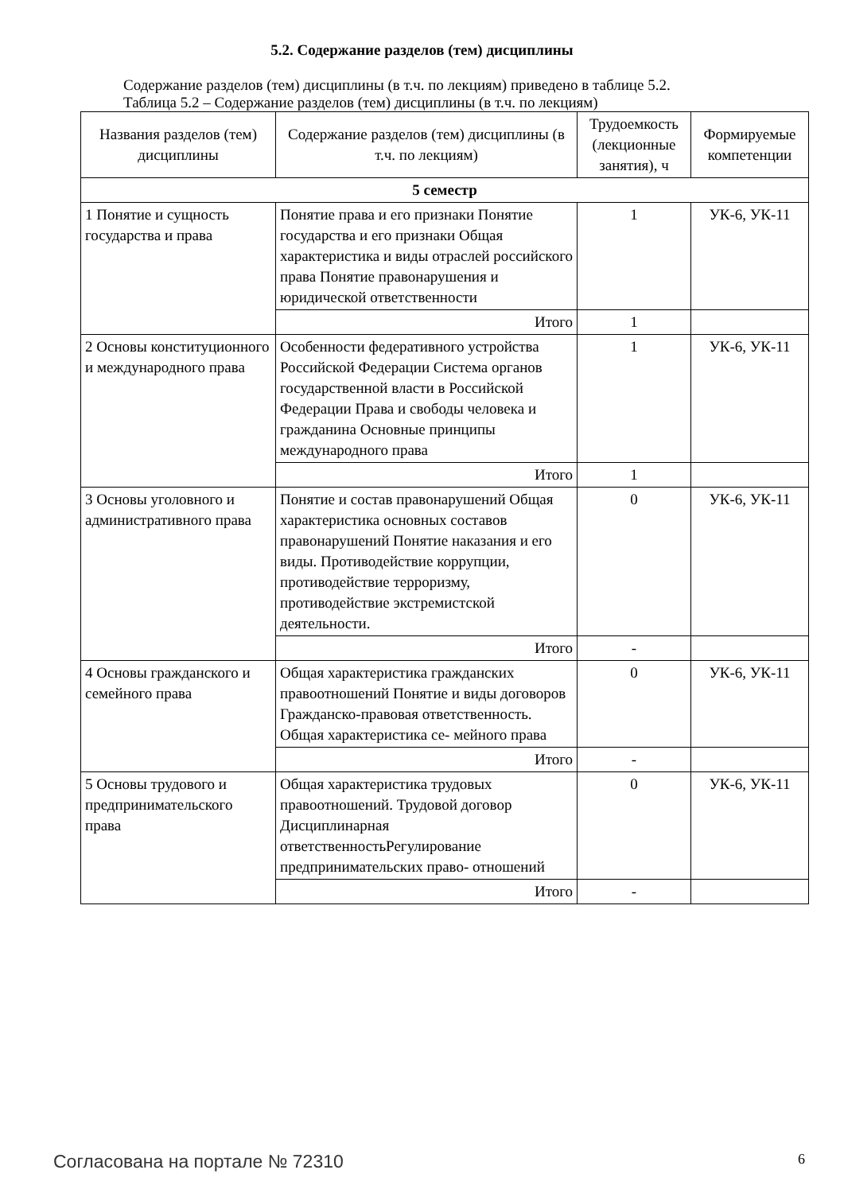5.2. Содержание разделов (тем) дисциплины
Содержание разделов (тем) дисциплины (в т.ч. по лекциям) приведено в таблице 5.2.
Таблица 5.2 – Содержание разделов (тем) дисциплины (в т.ч. по лекциям)
| Названия разделов (тем) дисциплины | Содержание разделов (тем) дисциплины (в т.ч. по лекциям) | Трудоемкость (лекционные занятия), ч | Формируемые компетенции |
| --- | --- | --- | --- |
| 5 семестр | | | |
| 1 Понятие и сущность государства и права | Понятие права и его признаки Понятие государства и его признаки Общая характеристика и виды отраслей российского права Понятие правонарушения и юридической ответственности | 1 | УК-6, УК-11 |
| | Итого | 1 | |
| 2 Основы конституционного и международного права | Особенности федеративного устройства Российской Федерации Система органов государственной власти в Российской Федерации Права и свободы человека и гражданина Основные принципы международного права | 1 | УК-6, УК-11 |
| | Итого | 1 | |
| 3 Основы уголовного и административного права | Понятие и состав правонарушений Общая характеристика основных составов правонарушений Понятие наказания и его виды. Противодействие коррупции, противодействие терроризму, противодействие экстремистской деятельности. | 0 | УК-6, УК-11 |
| | Итого | - | |
| 4 Основы гражданского и семейного права | Общая характеристика гражданских правоотношений Понятие и виды договоров Гражданско-правовая ответственность. Общая характеристика се- мейного права | 0 | УК-6, УК-11 |
| | Итого | - | |
| 5 Основы трудового и предпринимательского права | Общая характеристика трудовых правоотношений. Трудовой договор Дисциплинарная ответственностьРегулирование предпринимательских право- отношений | 0 | УК-6, УК-11 |
| | Итого | - | |
Согласована на портале № 72310 6